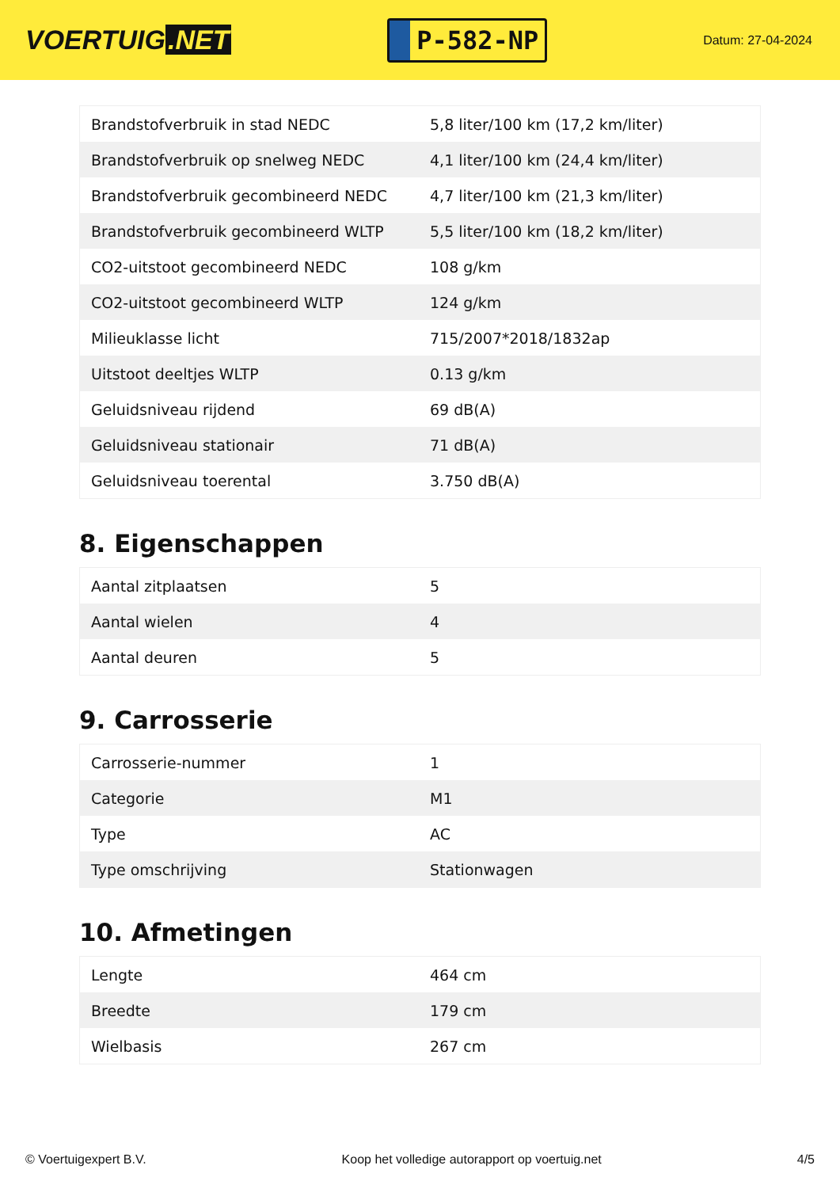VOERTUIG.NET
P-582-NP
Datum: 27-04-2024
| Brandstofverbruik in stad NEDC | 5,8 liter/100 km (17,2 km/liter) |
| Brandstofverbruik op snelweg NEDC | 4,1 liter/100 km (24,4 km/liter) |
| Brandstofverbruik gecombineerd NEDC | 4,7 liter/100 km (21,3 km/liter) |
| Brandstofverbruik gecombineerd WLTP | 5,5 liter/100 km (18,2 km/liter) |
| CO2-uitstoot gecombineerd NEDC | 108 g/km |
| CO2-uitstoot gecombineerd WLTP | 124 g/km |
| Milieuklasse licht | 715/2007*2018/1832ap |
| Uitstoot deeltjes WLTP | 0.13 g/km |
| Geluidsniveau rijdend | 69 dB(A) |
| Geluidsniveau stationair | 71 dB(A) |
| Geluidsniveau toerental | 3.750 dB(A) |
8. Eigenschappen
| Aantal zitplaatsen | 5 |
| Aantal wielen | 4 |
| Aantal deuren | 5 |
9. Carrosserie
| Carrosserie-nummer | 1 |
| Categorie | M1 |
| Type | AC |
| Type omschrijving | Stationwagen |
10. Afmetingen
| Lengte | 464 cm |
| Breedte | 179 cm |
| Wielbasis | 267 cm |
© Voertuigexpert B.V. Koop het volledige autorapport op voertuig.net 4/5